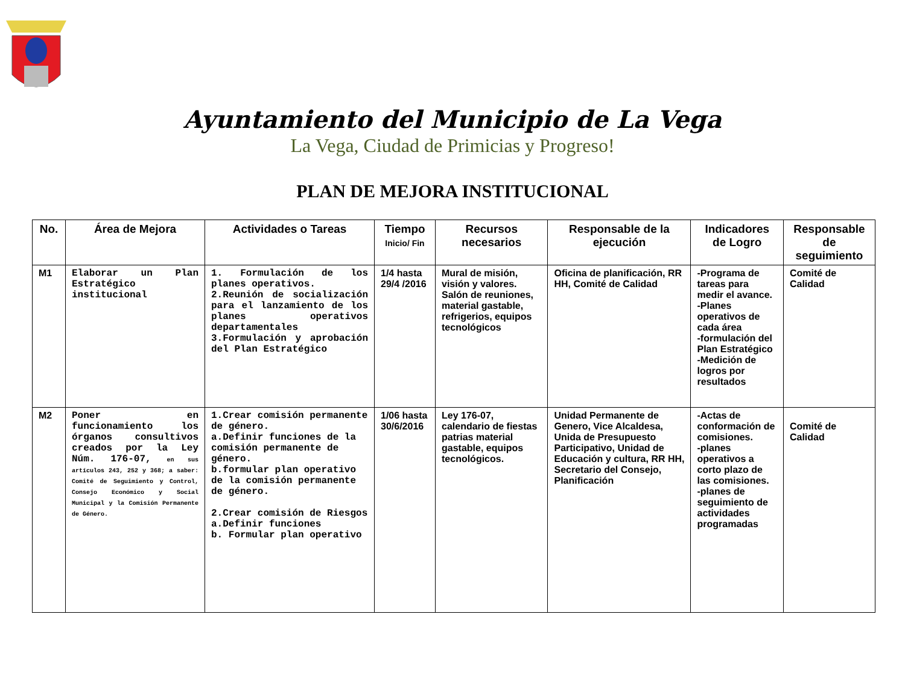Ayuntamiento del Municipio de La Vega
La Vega, Ciudad de Primicias y Progreso!
PLAN DE MEJORA INSTITUCIONAL
| No. | Área de Mejora | Actividades o Tareas | Tiempo Inicio/ Fin | Recursos necesarios | Responsable de la ejecución | Indicadores de Logro | Responsable de seguimiento |
| --- | --- | --- | --- | --- | --- | --- | --- |
| M1 | Elaborar un Plan Estratégico institucional | 1. Formulación de los planes operativos. 2.Reunión de socialización para el lanzamiento de los planes operativos departamentales 3.Formulación y aprobación del Plan Estratégico | 1/4 hasta 29/4 /2016 | Mural de misión, visión y valores. Salón de reuniones, material gastable, refrigerios, equipos tecnológicos | Oficina de planificación, RR HH, Comité de Calidad | -Programa de tareas para medir el avance. -Planes operativos de cada área -formulación del Plan Estratégico -Medición de logros por resultados | Comité de Calidad |
| M2 | Poner en funcionamiento los órganos consultivos creados por la Ley Núm. 176-07, en sus artículos 243, 252 y 368; a saber: Comité de Seguimiento y Control, Consejo Económico y Social Municipal y la Comisión Permanente de Género. | 1.Crear comisión permanente de género. a.Definir funciones de la comisión permanente de género. b.formular plan operativo de la comisión permanente de género. 2.Crear comisión de Riesgos a.Definir funciones b. Formular plan operativo | 1/06 hasta 30/6/2016 | Ley 176-07, calendario de fiestas patrias material gastable, equipos tecnológicos. | Unidad Permanente de Genero, Vice Alcaldesa, Unida de Presupuesto Participativo, Unidad de Educación y cultura, RR HH, Secretario del Consejo, Planificación | -Actas de conformación de comisiones. -planes operativos a corto plazo de las comisiones. -planes de seguimiento de actividades programadas | Comité de Calidad |